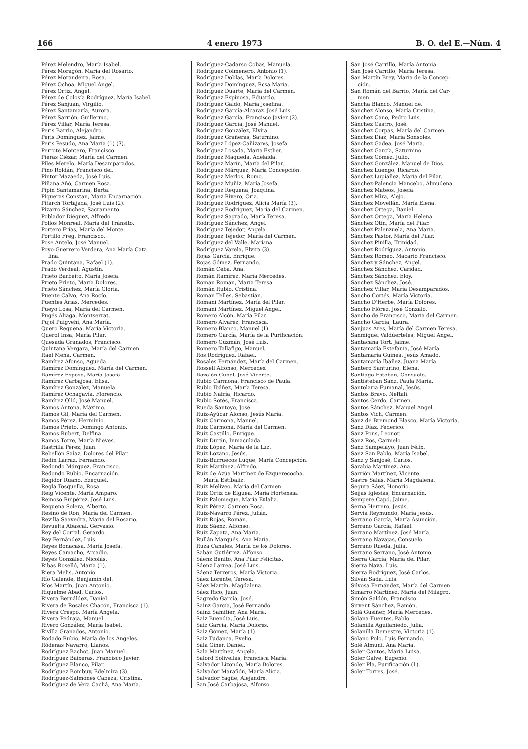166 4 enero 1973 B. O. del E.—Núm. 4
Pérez Melendro, María Isabel.
Pérez Moragón, María del Rosario.
Pérez Morandeira, Rosa.
Pérez Ochoa, Miguel Angel.
Pérez Ortiz, Angel.
Pérez de Colosía Rodríguez, María Isabel.
Pérez Sanjuan, Virgilio.
Pérez Santamaría, Aurora.
Pérez Sarrión, Guillermo.
Pérez Villar, María Teresa.
Peris Barrio, Alejandro.
Peris Domínguez, Jaime.
Peris Pesudo, Ana María (1) (3).
Perrote Montero, Francisco.
Pieras Ciézar, María del Carmen.
Piles Merelo, María Desamparados.
Pino Roldán, Francisco del.
Pintor Mazaeda, José Luis.
Piñana Añó, Carmen Rosa.
Pipin Santamarina, Berta.
Piqueras Constan, María Encarnación.
Pitarch Tortajada, José Luis (2).
Pizarro Sánchez, Sacramento.
Poblador Diéguez, Alfredo.
Pollos Monreal, María del Tránsito.
Portero Frías, María del Monte.
Portillo Freg, Francisco.
Pose Antelo, José Manuel.
Poyo-Guerrero Verdera, Ana María Cata
lina.
Prado Quintana, Rafael (1).
Prado Verdeal, Agustín.
Prieto Barbeito, María Josefa.
Prieto Prieto, María Dolores.
Prieto Sánchez, María Gloria.
Puente Calvo, Ana Rocío.
Puentes Arias, Mercedes.
Pueyo Losa, María del Carmen.
Pugés Aliaga, Montserrat.
Pujol Puigvehí, Ana María.
Quero Requena, María Victoria.
Querol Insa, María Pilar.
Quesada Granados, Francisco.
Quintana Vergara, María del Carmen.
Rael Mena, Carmen.
Ramírez Afonso, Agueda.
Ramírez Domínguez, María del Carmen.
Ramírez Espeso, María Josefa.
Ramírez Carbajosa, Elisa.
Ramírez González, Manuela.
Ramírez Ochagavía, Florencio.
Ramírez Olid, José Manuel.
Ramos Antona, Máximo.
Ramos Gil, María del Carmen.
Ramos Pérez, Herminio.
Ramos Prieto, Domingo Antonio.
Ramos Rubert, Delfina.
Ramos Torre, María Nieves.
Rastrilla Pérez, Juan.
Rebellón Saiaz, Dolores del Pilar.
Redín Larraz, Fernando.
Redondo Márquez, Francisco.
Redondo Rubio, Encarnación.
Regidor Ruano, Ezequiel.
Reglá Tosquella, Rosa.
Reig Vicente, María Amparo.
Reinoso Ruipérez, José Luis.
Requena Solera, Alberto.
Resino de Ron, María del Carmen.
Revilla Saavedra, María del Rosario.
Revuelta Abascal, Gervasio.
Rey del Corral, Gerardo.
Rey Fernández, Luis.
Reyes Bonacasa, María Josefa.
Reyes Camacho, Arcadio.
Reyes González, Nicolás.
Ribas Roselló, María (1).
Riera Melis, Antonio.
Río Galende, Benjamín del.
Ríos Martín, Juan Antonio.
Riquelme Abad, Carlos.
Rivera Bernáldez, Daniel.
Rivera de Rosales Chacón, Francisca (1).
Rivera Crespo, María Angela.
Rivera Pedraja, Manuel.
Rivero González, María Isabel.
Rivilla Granados, Antonio.
Rodado Rubio, María de los Angeles.
Ródenas Navarro, Llanos.
Rodríguez Bachot, Juan Manuel.
Rodríguez Baixeras, Francisco Javier.
Rodríguez Blanco, Pilar.
Rodríguez Bombuy, Edelmira (3).
Rodríguez-Salmones Cabeza, Cristina.
Rodríguez de Vera Cachá, Ana María.
Rodríguez-Cadarso Cobas, Manuela.
Rodríguez Colmenero, Antonio (1).
Rodríguez Doblas, María Dolores.
Rodríguez Domínguez, Rosa María.
Rodríguez Duarte, María del Carmen.
Rodríguez Espinosa, Eduardo.
Rodríguez Galdo, María Josefina.
Rodríguez García-Alcaraz, José Luis.
Rodríguez García, Francisco Javier (2).
Rodríguez García, José Manuel.
Rodríguez González, Elvira.
Rodríguez Grañeras, Saturnino.
Rodríguez López-Cañizares, Josefa.
Rodríguez Losada, María Esther.
Rodríguez Maqueda, Adelaida.
Rodríguez Marín, María del Pilar.
Rodríguez Márquez, María Concepción.
Rodríguez Merlos, Romo.
Rodríguez Muñiz, María Josefa.
Rodríguez Requena, Joaquina.
Rodríguez Rivero, Oria.
Rodríguez Rodríguez, Alicia María (3).
Rodríguez Rodríguez, María del Carmen.
Rodríguez Sagrado, María Teresa.
Rodríguez Sánchez, Angel.
Rodríguez Tejedor, Angela.
Rodríguez Tejedor, María del Carmen.
Rodríguez del Valle, Mariana.
Rodríguez Varela, Elvira (3).
Rojas García, Enrique.
Rojas Gómez, Fernando.
Román Ceba, Ana.
Román Ramírez, María Mercedes.
Román Román, María Teresa.
Román Rubio, Cristina.
Román Telles, Sebastián.
Romaní Martínez, María del Pilar.
Romaní Martínez, Miguel Angel.
Romero Alcón, María Pilar.
Romero Alvarez, Francisca.
Romero Blanco, Manuel (1).
Romero García, María de la Purificación.
Romero Guzmán, José Luis.
Romero Tallafigo, Manuel.
Ros Rodríguez, Rafael.
Rosales Fernández, María del Carmen.
Rossell Alfonso, Mercedes.
Rozalén Cubel, José Vicente.
Rubio Carmona, Francisco de Paula.
Rubio Ibáñez, María Teresa.
Rubio Nafría, Ricardo.
Rubio Sotés, Francisca.
Rueda Santoyo, José.
Ruiz-Ayúcar Alonso, Jesús María.
Ruiz Carmona, Manuel.
Ruiz Carmona, María del Carmen.
Ruiz Castillo, Enrique.
Ruiz Durán, Inmaculada.
Ruiz López, María de la Luz.
Ruiz Lozano, Jesús.
Ruiz-Burruecos Luque, María Concepción.
Ruiz Martínez, Alfredo.
Ruiz de Azúa Martínez de Ezquerecocha,
María Estíbaliz.
Ruiz Meliveo, María del Carmen.
Ruiz Ortiz de Elguea, María Hortensia.
Ruiz Palomeque, María Eulalia.
Ruiz Pérez, Carmen Rosa.
Ruiz-Navarro Pérez, Julián.
Ruiz Rojas, Román.
Ruiz Sáenz, Alfonso.
Ruiz Zapata, Ana María.
Rullán Marqués, Ana María.
Ruza Canales, María de los Dolores.
Sabán Gutiérrez, Alfonso.
Sáenz Benito, Ana Pilar Felicitas.
Sáenz Larrea, José Luis.
Sáenz Terreros, María Victoria.
Sáez Lorente, Teresa.
Sáez Martín, Magdalena.
Sáez Rico, Juan.
Sagredo García, José.
Sainz García, José Fernando.
Sainz Samitier, Ana María.
Saiz Buendía, José Luis.
Saiz García, María Dolores.
Saiz Gómez, María (1).
Saiz Tudanca, Evelio.
Sala Giner, Daniel.
Sala Martínez, Angela.
Salord Solivellas, Francisca María.
Salvador Lizondo, María Dolores.
Salvador Marañón, María Alicia.
Salvador Yagüe, Alejandro.
San José Carbajosa, Alfonso.
San José Carrillo, María Antonia.
San José Carrillo, María Teresa.
San Martín Brey, María de la Concep-
ción.
San Román del Barrio, María del Car-
men.
Sancha Blanco, Manuel de.
Sánchez Alonso, María Cristina.
Sánchez Cano, Pedro Luis.
Sánchez Castro, José.
Sánchez Corpas, María del Carmen.
Sánchez Díaz, María Sonsoles.
Sánchez Gadea, José María.
Sánchez García, Saturnino.
Sánchez Gómez, Julio.
Sánchez González, Manuel de Dios.
Sánchez Luengo, Ricardo.
Sánchez Lupiáñez, María del Pilar.
Sánchez-Palencia Mancebo, Almudena.
Sánchez Mateos, Josefa.
Sánchez Mira, Alejo.
Sánchez Movellán, María Elena.
Sánchez Ortega, Daniel.
Sánchez Ortega, María Helena.
Sánchez Otín, María del Pilar.
Sánchez Palenzuela, Ana María.
Sánchez Pastor, María del Pilar.
Sánchez Pinilla, Trinidad.
Sánchez Rodríguez, Antonio.
Sánchez Romeo, Macario Francisco.
Sánchez y Sánchez, Angel.
Sánchez Sánchez, Caridad.
Sánchez Sánchez, Eloy.
Sánchez Sánchez, José.
Sánchez Villar, María Desamparados.
Sancho Cortés, María Victoria.
Sancho D'Herbe, María Dolores.
Sancho Flórez, José Gonzalo.
Sancho de Francisco, María del Carmen.
Sancho García, Laura.
Sanjuas Ares, María del Carmen Teresa.
Sanmiguel Valdúerteles, Miguel Angel.
Santacana Tort, Jaime.
Santamaría Estefanía, José María.
Santamaría Guinea, Jesús Amado.
Santamaría Ibáñez, Juana María.
Santero Santurino, Elena.
Santiago Esteban, Consuelo.
Santisteban Sanz, Paula María.
Santolaria Fumanal, Jesús.
Santos Bravo, Neftalí.
Santos Cerdo, Carmen.
Santos Sánchez, Manuel Angel.
Santos Vich, Carmen.
Sanz de Bremond Blasco, María Victoria.
Sanz Díaz, Federico.
Sanz Pons, Leonor.
Sanz Ros, Carmelo.
Sanz Sampelayo, Juan Félix.
Sanz San Pablo, María Isabel.
Sanz y Sanjosé, Carlos.
Sarabia Martínez, Ana.
Sarrión Martínez, Vicente.
Sastre Salas, María Magdalena.
Segura Sáez, Honorio.
Seijas Iglesias, Encarnación.
Sempere Capó, Jaime.
Serna Herrero, Jesús.
Servia Reymundo, María Jesús.
Serrano García, María Asunción.
Serrano García, Rafael.
Serrano Martínez, José María.
Serrano Navajas, Consuelo.
Serrano Rueda, Julia.
Serrano Serrano, José Antonio.
Sierra García, María del Pilar.
Sierra Nava, Luis.
Sierra Rodríguez, José Carlos.
Silván Sada, Luis.
Silvosa Fernández, María del Carmen.
Simarro Martínez, María del Milagro.
Simón Saldón, Francisco.
Sirvent Sánchez, Ramón.
Solá Gusiñer, María Mercedes.
Solana Fuentes, Pablo.
Solanilla Aguilaniedo, Julia.
Solanilla Demestre, Victoria (1).
Solano Polo, Luis Fernando.
Solé Almuni, Ana María.
Soler Cantos, María Luisa.
Soler Galve, Eugenio.
Soler Pla, Purificación (1).
Soler Torres, José.